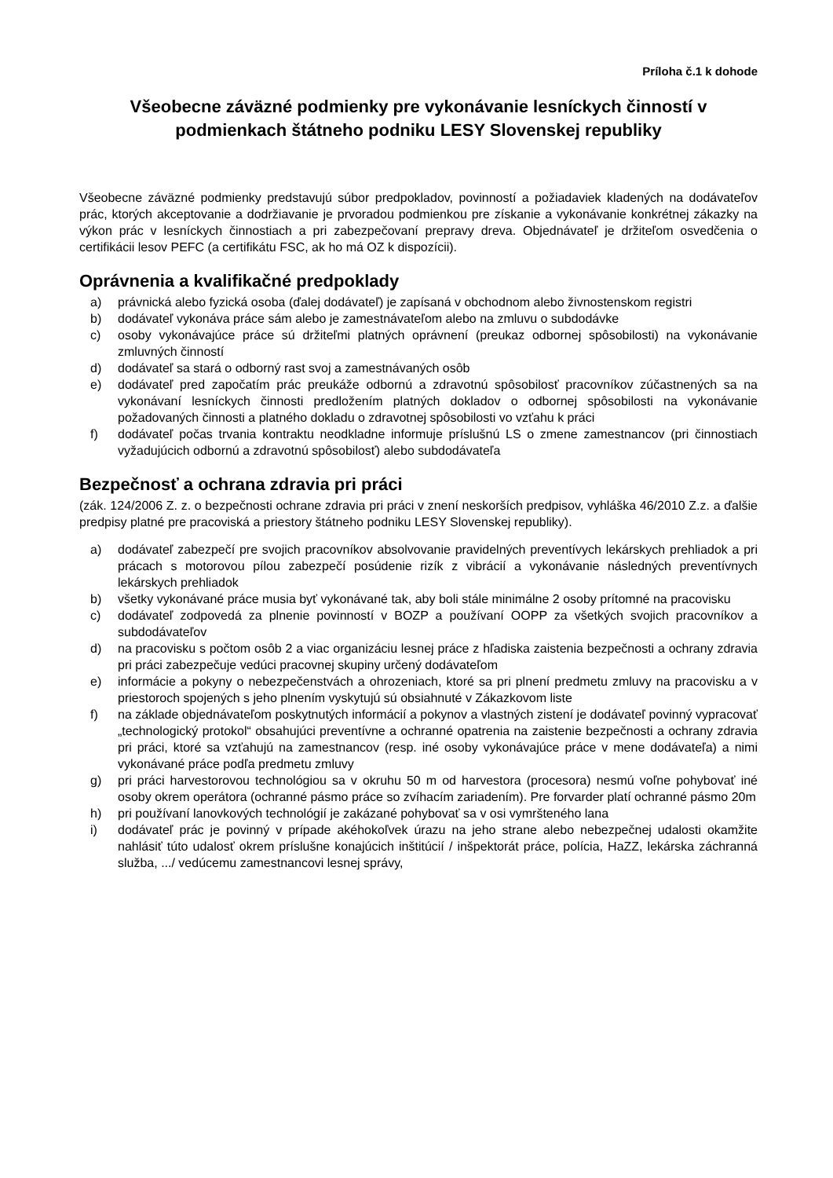Príloha č.1 k dohode
Všeobecne záväzné podmienky pre vykonávanie lesníckych činností v podmienkach štátneho podniku LESY Slovenskej republiky
Všeobecne záväzné podmienky predstavujú súbor predpokladov, povinností a požiadaviek kladených na dodávateľov prác, ktorých akceptovanie a dodržiavanie je prvoradou podmienkou pre získanie a vykonávanie konkrétnej zákazky na výkon prác v lesníckych činnostiach a pri zabezpečovaní prepravy dreva. Objednávateľ je držiteľom osvedčenia o certifikácii lesov PEFC (a certifikátu FSC, ak ho má OZ k dispozícii).
Oprávnenia a kvalifikačné predpoklady
a) právnická alebo fyzická osoba (ďalej dodávateľ) je zapísaná v obchodnom alebo živnostenskom registri
b) dodávateľ vykonáva práce sám alebo je zamestnávateľom alebo na zmluvu o subdodávke
c) osoby vykonávajúce práce sú držiteľmi platných oprávnení (preukaz odbornej spôsobilosti) na vykonávanie zmluvných činností
d) dodávateľ sa stará o odborný rast svoj a zamestnávaných osôb
e) dodávateľ pred započatím prác preukáže odbornú a zdravotnú spôsobilosť pracovníkov zúčastnených sa na vykonávaní lesníckych činnosti predložením platných dokladov o odbornej spôsobilosti na vykonávanie požadovaných činnosti a platného dokladu o zdravotnej spôsobilosti vo vzťahu k práci
f) dodávateľ počas trvania kontraktu neodkladne informuje príslušnú LS o zmene zamestnancov (pri činnostiach vyžadujúcich odbornú a zdravotnú spôsobilosť) alebo subdodávateľa
Bezpečnosť a ochrana zdravia pri práci
(zák. 124/2006 Z. z. o bezpečnosti ochrane zdravia pri práci v znení neskorších predpisov, vyhláška 46/2010 Z.z. a ďalšie predpisy platné pre pracoviská a priestory štátneho podniku LESY Slovenskej republiky).
a) dodávateľ zabezpečí pre svojich pracovníkov absolvovanie pravidelných preventívych lekárskych prehliadok a pri prácach s motorovou pílou zabezpečí posúdenie rizík z vibrácií a vykonávanie následných preventívnych lekárskych prehliadok
b) všetky vykonávané práce musia byť vykonávané tak, aby boli stále minimálne 2 osoby prítomné na pracovisku
c) dodávateľ zodpovedá za plnenie povinností v BOZP a používaní OOPP za všetkých svojich pracovníkov a subdodávateľov
d) na pracovisku s počtom osôb 2 a viac organizáciu lesnej práce z hľadiska zaistenia bezpečnosti a ochrany zdravia pri práci zabezpečuje vedúci pracovnej skupiny určený dodávateľom
e) informácie a pokyny o nebezpečenstvách a ohrozeniach, ktoré sa pri plnení predmetu zmluvy na pracovisku a v priestoroch spojených s jeho plnením vyskytujú sú obsiahnuté v Zákazkovom liste
f) na základe objednávateľom poskytnutých informácií a pokynov a vlastných zistení je dodávateľ povinný vypracovať „technologický protokol“ obsahujúci preventívne a ochranné opatrenia na zaistenie bezpečnosti a ochrany zdravia pri práci, ktoré sa vzťahujú na zamestnancov (resp. iné osoby vykonávajúce práce v mene dodávateľa) a nimi vykonávané práce podľa predmetu zmluvy
g) pri práci harvestorovou technológiou sa v okruhu 50 m od harvestora (procesora) nesmú voľne pohybovať iné osoby okrem operátora (ochranné pásmo práce so zvíhacím zariadením). Pre forvarder platí ochranné pásmo 20m
h) pri používaní lanovkových technológií je zakázané pohybovať sa v osi vymršteného lana
i) dodávateľ prác je povinný v prípade akéhokoľvek úrazu na jeho strane alebo nebezpečnej udalosti okamžite nahlásiť túto udalosť okrem príslušne konajúcich inštitúcií / inšpektorát práce, polícia, HaZZ, lekárska záchranná služba, .../ vedúcemu zamestnancovi lesnej správy,